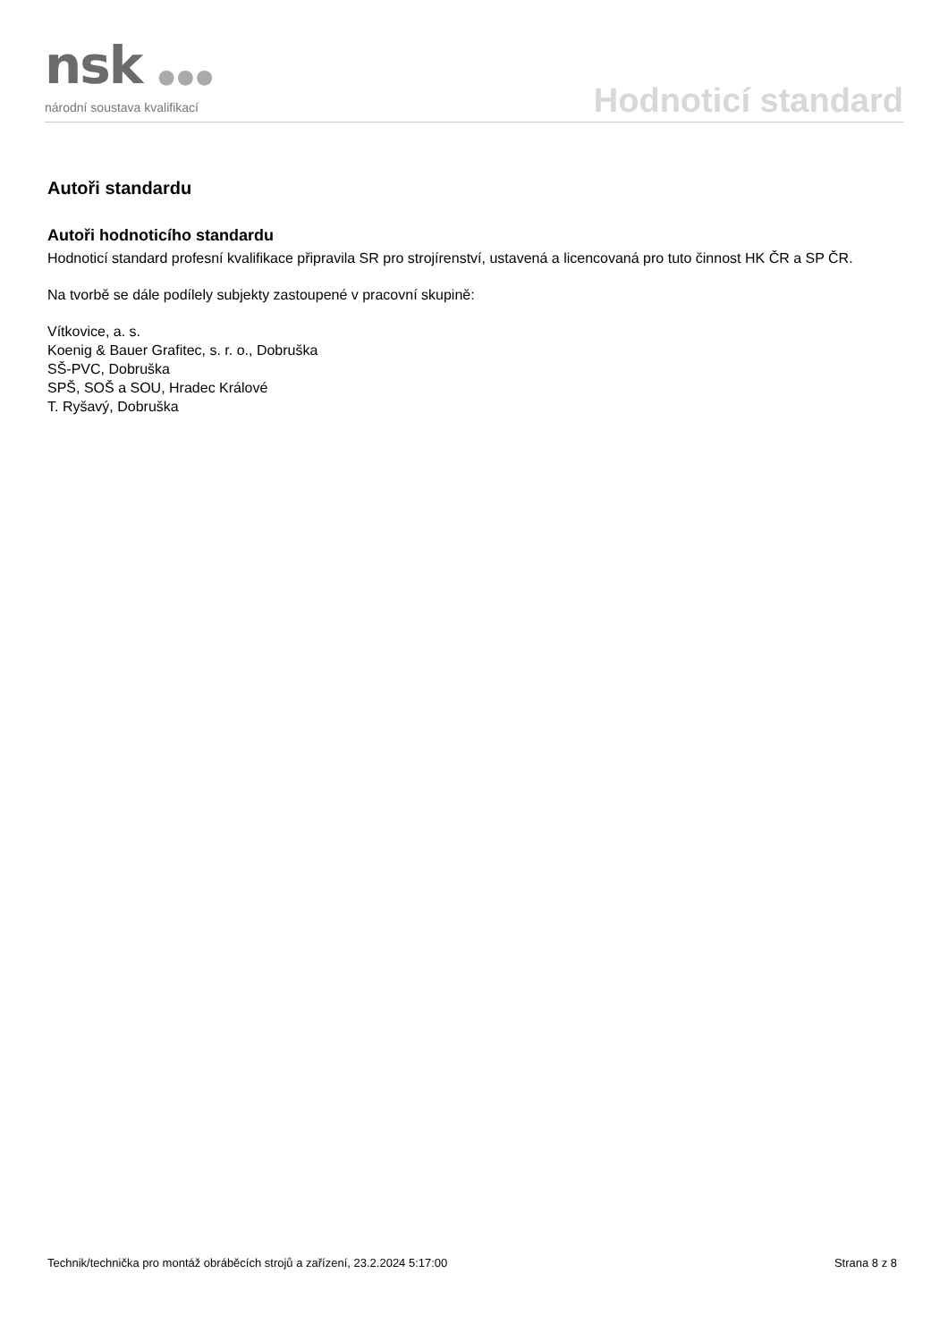nsk ●●●
národní soustava kvalifikací
Hodnoticí standard
Autoři standardu
Autoři hodnoticího standardu
Hodnoticí standard profesní kvalifikace připravila SR pro strojírenství, ustavená a licencovaná pro tuto činnost HK ČR a SP ČR.
Na tvorbě se dále podílely subjekty zastoupené v pracovní skupině:
Vítkovice, a. s.
Koenig & Bauer Grafitec, s. r. o., Dobruška
SŠ-PVC, Dobruška
SPŠ, SOŠ a SOU, Hradec Králové
T. Ryšavý, Dobruška
Technik/technička pro montáž obráběcích strojů a zařízení, 23.2.2024 5:17:00 Strana 8 z 8